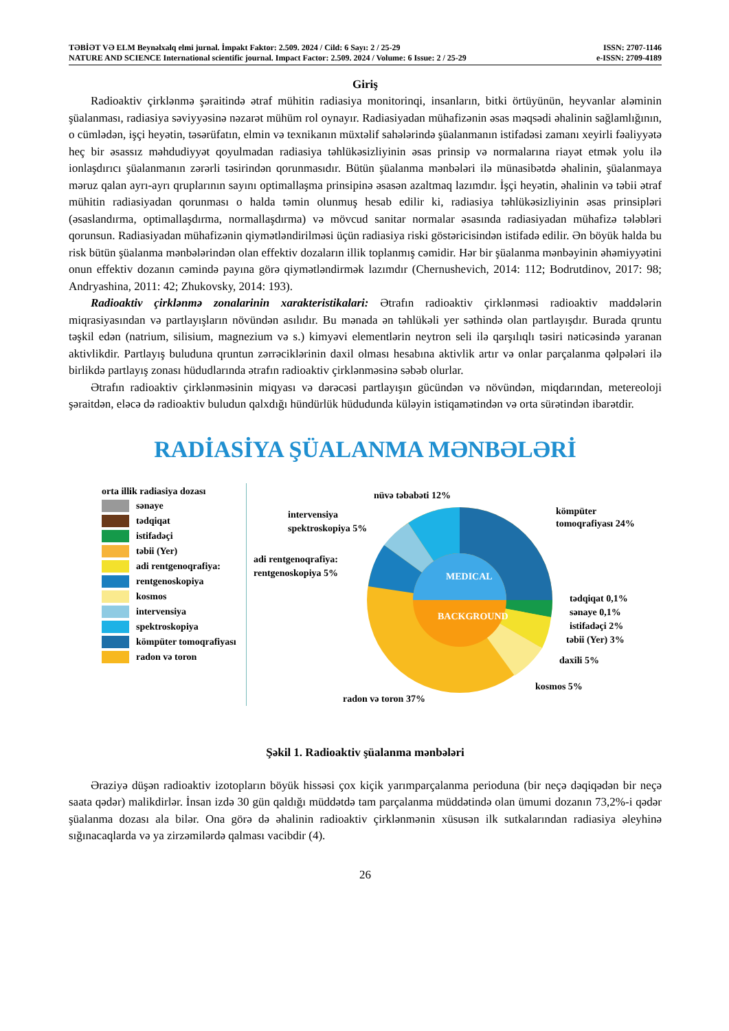TƏBİƏT VƏ ELM Beynəlxalq elmi jurnal. İmpakt Faktor: 2.509. 2024 / Cild: 6 Sayı: 2 / 25-29 ISSN: 2707-1146
NATURE AND SCIENCE International scientific journal. Impact Factor: 2.509. 2024 / Volume: 6 Issue: 2 / 25-29 e-ISSN: 2709-4189
Giriş
Radioaktiv çirklənmə şəraitində ətraf mühitin radiasiya monitorinqi, insanların, bitki örtüyünün, heyvanlar aləminin şüalanması, radiasiya səviyyəsinə nəzarət mühüm rol oynayır. Radiasiyadan mühafizənin əsas məqsədi əhalinin sağlamlığının, o cümlədən, işçi heyətin, təsərüfatın, elmin və texnikanın müxtəlif sahələrində şüalanmanın istifadəsi zamanı xeyirli fəaliyyətə heç bir əsassız məhdudiyyət qoyulmadan radiasiya təhlükəsizliyinin əsas prinsip və normalarına riayət etmək yolu ilə ionlaşdırıcı şüalanmanın zərərli təsirindən qorunmasıdır. Bütün şüalanma mənbələri ilə münasibətdə əhalinin, şüalanmaya məruz qalan ayrı-ayrı qruplarının sayını optimallaşma prinsipinə əsasən azaltmaq lazımdır. İşçi heyətin, əhalinin və təbii ətraf mühitin radiasiyadan qorunması o halda təmin olunmuş hesab edilir ki, radiasiya təhlükəsizliyinin əsas prinsipləri (əsaslandırma, optimallaşdırma, normallaşdırma) və mövcud sanitar normalar əsasında radiasiyadan mühafizə tələbləri qorunsun. Radiasiyadan mühafizənin qiymətləndirilməsi üçün radiasiya riski göstəricisindən istifadə edilir. Ən böyük halda bu risk bütün şüalanma mənbələrindən olan effektiv dozaların illik toplanmış cəmidir. Hər bir şüalanma mənbəyinin əhəmiyyətini onun effektiv dozanın cəmində payına görə qiymətləndirmək lazımdır (Chernushevich, 2014: 112; Bodrutdinov, 2017: 98; Andryashina, 2011: 42; Zhukovsky, 2014: 193).
Radioaktiv çirklənmə zonalarinin xarakteristikalari: Ətrafın radioaktiv çirklənməsi radioaktiv maddələrin miqrasiyasından və partlayışların növündən asılıdır. Bu mənada ən təhlükəli yer səthində olan partlayışdır. Burada qruntu təşkil edən (natrium, silisium, magnezium və s.) kimyəvi elementlərin neytron seli ilə qarşılıqlı təsiri nəticəsində yaranan aktivlikdir. Partlayış buluduna qruntun zərrəciklərinin daxil olması hesabına aktivlik artır və onlar parçalanma qəlpələri ilə birlikdə partlayış zonası hüdudlarında ətrafın radioaktiv çirklənməsinə səbəb olurlar.
Ətrafın radioaktiv çirklənməsinin miqyası və dərəcəsi partlayışın gücündən və növündən, miqdarından, metereoloji şəraitdən, eləcə də radioaktiv buludun qalxdığı hündürlük hüdudunda küləyin istiqamətindən və orta sürətindən ibarətdir.
RADİASİYA ŞÜALANMA MƏNBƏLƏRİ
orta illik radiasiya dozası
sənaye
tədqiqat
istifadəçi
təbii (Yer)
adi rentgenoqrafiya:
rentgenoskopiya
kosmos
intervensiya
spektroskopiya
kömpüter tomoqrafiyası
radon və toron
MEDICAL
BACKGROUND
nüvə təbabəti 12%
kömpüter
tomoqrafiyası 24%
intervensiya
spektroskopiya 5%
adi rentgenoqrafiya:
rentgenoskopiya 5%
tədqiqat 0,1%
sənaye 0,1%
istifadəçi 2%
təbii (Yer) 3%
daxili 5%
kosmos 5%
radon və toron 37%
Şəkil 1. Radioaktiv şüalanma mənbələri
Əraziyə düşən radioaktiv izotopların böyük hissəsi çox kiçik yarımparçalanma perioduna (bir neçə dəqiqədən bir neçə saata qədər) malikdirlər. İnsan izdə 30 gün qaldığı müddətdə tam parçalanma müddətində olan ümumi dozanın 73,2%-i qədər şüalanma dozası ala bilər. Ona görə də əhalinin radioaktiv çirklənmənin xüsusən ilk sutkalarından radiasiya əleyhinə sığınacaqlarda və ya zirzəmilərdə qalması vacibdir (4).
26